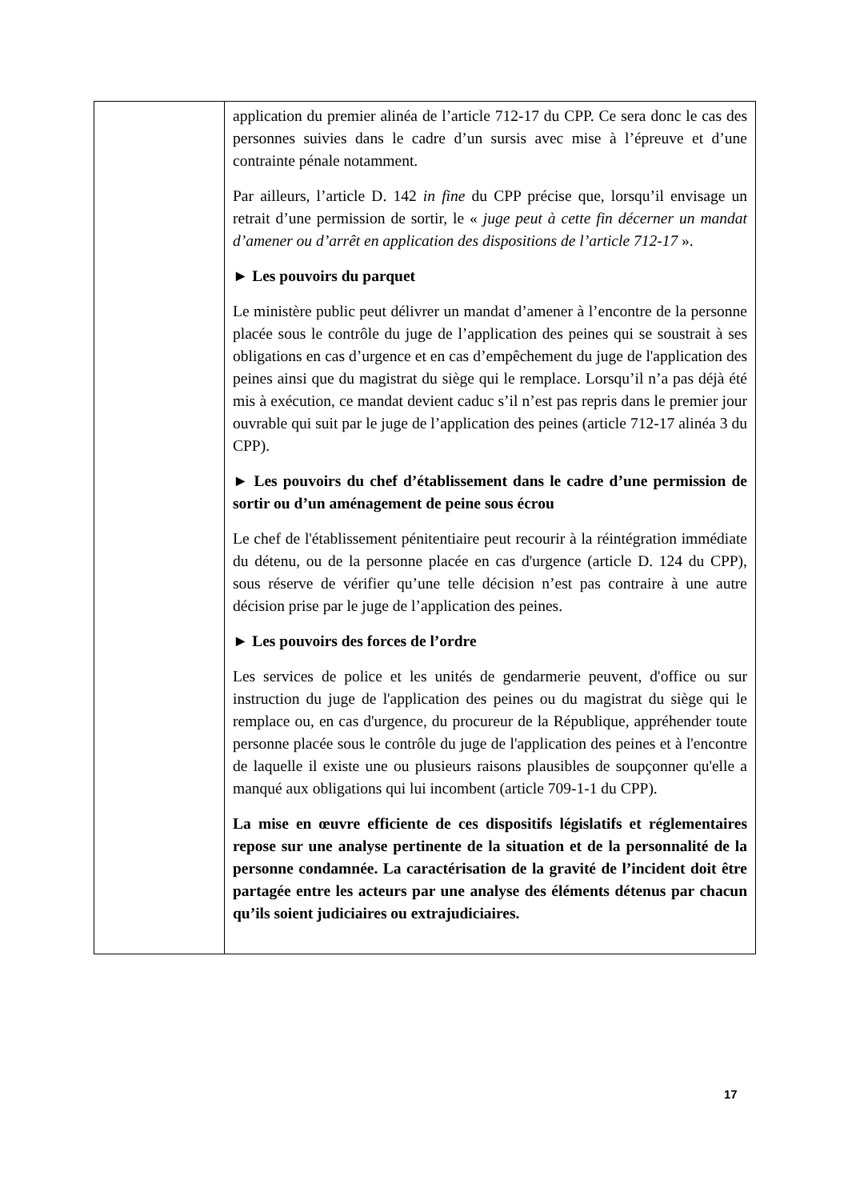| | application du premier alinéa de l’article 712-17 du CPP. Ce sera donc le cas des personnes suivies dans le cadre d’un sursis avec mise à l’épreuve et d’une contrainte pénale notamment. Par ailleurs, l’article D. 142 in fine du CPP précise que, lorsqu’il envisage un retrait d’une permission de sortir, le « juge peut à cette fin décerner un mandat d’amener ou d’arrêt en application des dispositions de l’article 712-17 ». ► Les pouvoirs du parquet Le ministère public peut délivrer un mandat d’amener à l’encontre de la personne placée sous le contrôle du juge de l’application des peines qui se soustrait à ses obligations en cas d’urgence et en cas d’empêchement du juge de l'application des peines ainsi que du magistrat du siège qui le remplace. Lorsqu’il n’a pas déjà été mis à exécution, ce mandat devient caduc s’il n’est pas repris dans le premier jour ouvrable qui suit par le juge de l’application des peines (article 712-17 alinéa 3 du CPP). ► Les pouvoirs du chef d’établissement dans le cadre d’une permission de sortir ou d’un aménagement de peine sous écrou Le chef de l'établissement pénitentiaire peut recourir à la réintégration immédiate du détenu, ou de la personne placée en cas d'urgence (article D. 124 du CPP), sous réserve de vérifier qu’une telle décision n’est pas contraire à une autre décision prise par le juge de l’application des peines. ► Les pouvoirs des forces de l’ordre Les services de police et les unités de gendarmerie peuvent, d'office ou sur instruction du juge de l'application des peines ou du magistrat du siège qui le remplace ou, en cas d'urgence, du procureur de la République, appréhender toute personne placée sous le contrôle du juge de l'application des peines et à l'encontre de laquelle il existe une ou plusieurs raisons plausibles de soupçonner qu'elle a manqué aux obligations qui lui incombent (article 709-1-1 du CPP). La mise en œuvre efficiente de ces dispositifs législatifs et réglementaires repose sur une analyse pertinente de la situation et de la personnalité de la personne condamnée. La caractérisation de la gravité de l’incident doit être partagée entre les acteurs par une analyse des éléments détenus par chacun qu’ils soient judiciaires ou extrajudiciaires. |
17